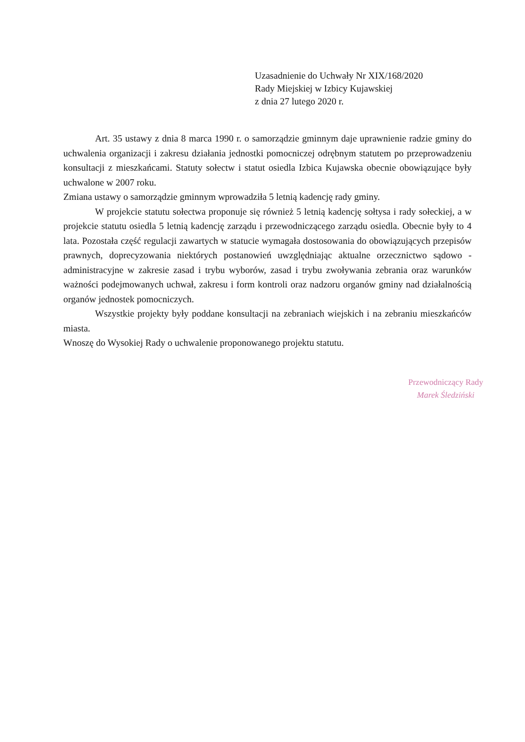Uzasadnienie do Uchwały Nr XIX/168/2020
Rady Miejskiej w Izbicy Kujawskiej
z dnia 27 lutego 2020 r.
Art. 35 ustawy z dnia 8 marca 1990 r. o samorządzie gminnym daje uprawnienie radzie gminy do uchwalenia organizacji i zakresu działania jednostki pomocniczej odrębnym statutem po przeprowadzeniu konsultacji z mieszkańcami. Statuty sołectw i statut osiedla Izbica Kujawska obecnie obowiązujące były uchwalone w 2007 roku.
Zmiana ustawy o samorządzie gminnym wprowadziła 5 letnią kadencję rady gminy.
W projekcie statutu sołectwa proponuje się również 5 letnią kadencję sołtysa i rady sołeckiej, a w projekcie statutu osiedla 5 letnią kadencję zarządu i przewodniczącego zarządu osiedla. Obecnie były to 4 lata. Pozostała część regulacji zawartych w statucie wymagała dostosowania do obowiązujących przepisów prawnych, doprecyzowania niektórych postanowień uwzględniając aktualne orzecznictwo sądowo - administracyjne w zakresie zasad i trybu wyborów, zasad i trybu zwoływania zebrania oraz warunków ważności podejmowanych uchwał, zakresu i form kontroli oraz nadzoru organów gminy nad działalnością organów jednostek pomocniczych.
Wszystkie projekty były poddane konsultacji na zebraniach wiejskich i na zebraniu mieszkańców miasta.
Wnoszę do Wysokiej Rady o uchwalenie proponowanego projektu statutu.
Przewodniczący Rady
Marek Śledziński